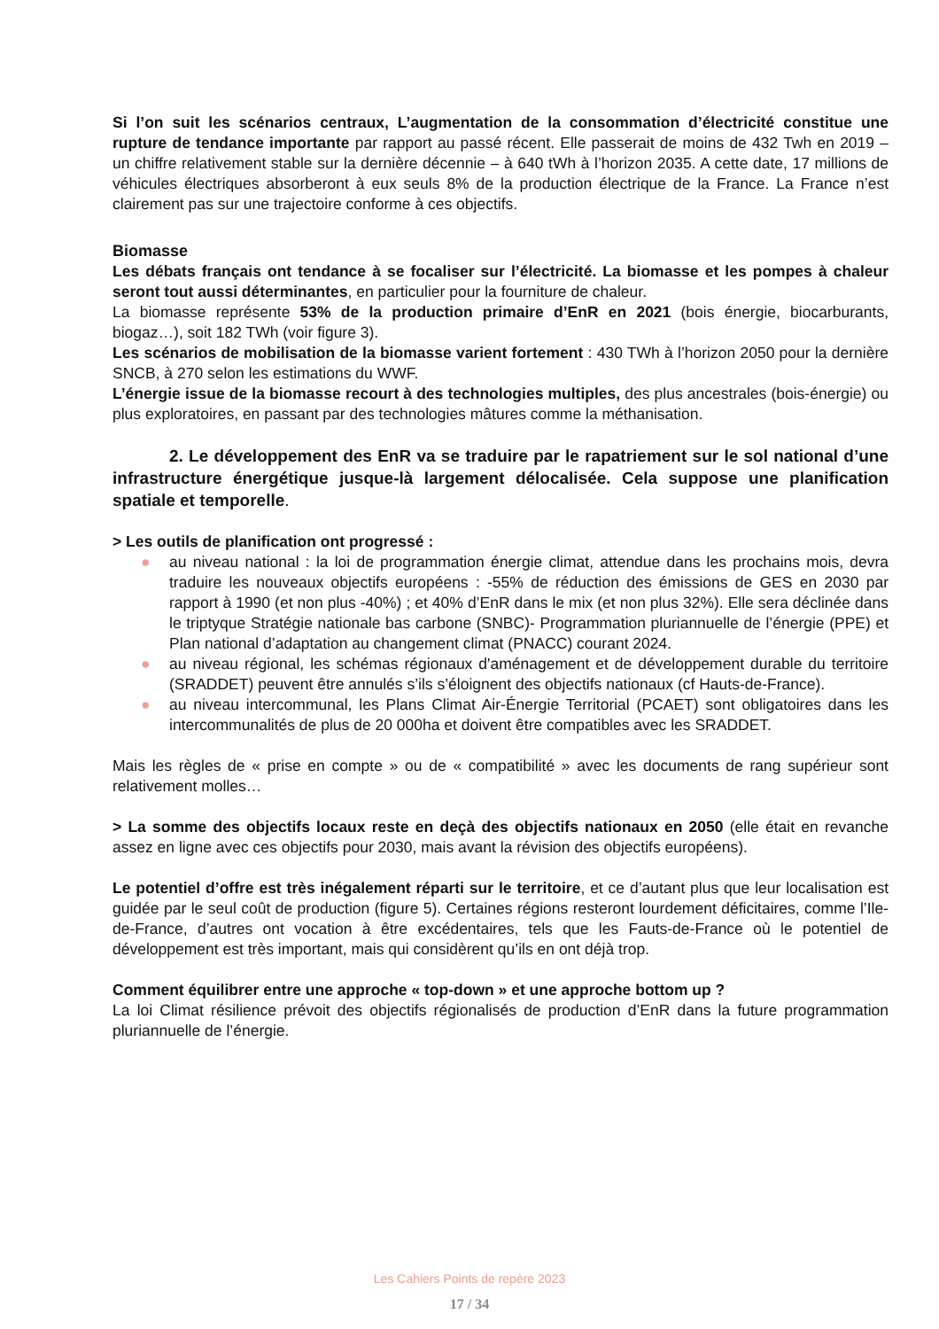Si l’on suit les scénarios centraux, L’augmentation de la consommation d’électricité constitue une rupture de tendance importante par rapport au passé récent. Elle passerait de moins de 432 Twh en 2019 – un chiffre relativement stable sur la dernière décennie – à 640 tWh à l’horizon 2035. A cette date, 17 millions de véhicules électriques absorberont à eux seuls 8% de la production électrique de la France. La France n’est clairement pas sur une trajectoire conforme à ces objectifs.
Biomasse
Les débats français ont tendance à se focaliser sur l’électricité. La biomasse et les pompes à chaleur seront tout aussi déterminantes, en particulier pour la fourniture de chaleur.
La biomasse représente 53% de la production primaire d’EnR en 2021 (bois énergie, biocarburants, biogaz…), soit 182 TWh (voir figure 3).
Les scénarios de mobilisation de la biomasse varient fortement : 430 TWh à l’horizon 2050 pour la dernière SNCB, à 270 selon les estimations du WWF.
L’énergie issue de la biomasse recourt à des technologies multiples, des plus ancestrales (bois-énergie) ou plus exploratoires, en passant par des technologies mâtures comme la méthanisation.
2. Le développement des EnR va se traduire par le rapatriement sur le sol national d’une infrastructure énergétique jusque-là largement délocalisée. Cela suppose une planification spatiale et temporelle.
> Les outils de planification ont progressé :
● au niveau national : la loi de programmation énergie climat, attendue dans les prochains mois, devra traduire les nouveaux objectifs européens : -55% de réduction des émissions de GES en 2030 par rapport à 1990 (et non plus -40%) ; et 40% d’EnR dans le mix (et non plus 32%). Elle sera déclinée dans le triptyque Stratégie nationale bas carbone (SNBC)- Programmation pluriannuelle de l’énergie (PPE) et Plan national d’adaptation au changement climat (PNACC) courant 2024.
● au niveau régional, les schémas régionaux d'aménagement et de développement durable du territoire (SRADDET) peuvent être annulés s’ils s’éloignent des objectifs nationaux (cf Hauts-de-France).
● au niveau intercommunal, les Plans Climat Air-Énergie Territorial (PCAET) sont obligatoires dans les intercommunalités de plus de 20 000ha et doivent être compatibles avec les SRADDET.
Mais les règles de « prise en compte » ou de « compatibilité » avec les documents de rang supérieur sont relativement molles…
> La somme des objectifs locaux reste en deçà des objectifs nationaux en 2050 (elle était en revanche assez en ligne avec ces objectifs pour 2030, mais avant la révision des objectifs européens).
Le potentiel d’offre est très inégalement réparti sur le territoire, et ce d’autant plus que leur localisation est guidée par le seul coût de production (figure 5). Certaines régions resteront lourdement déficitaires, comme l’Ile-de-France, d’autres ont vocation à être excédentaires, tels que les Fauts-de-France où le potentiel de développement est très important, mais qui considèrent qu’ils en ont déjà trop.
Comment équilibrer entre une approche « top-down » et une approche bottom up ?
La loi Climat résilience prévoit des objectifs régionalisés de production d’EnR dans la future programmation pluriannuelle de l’énergie.
Les Cahiers Points de repère 2023
17 / 34